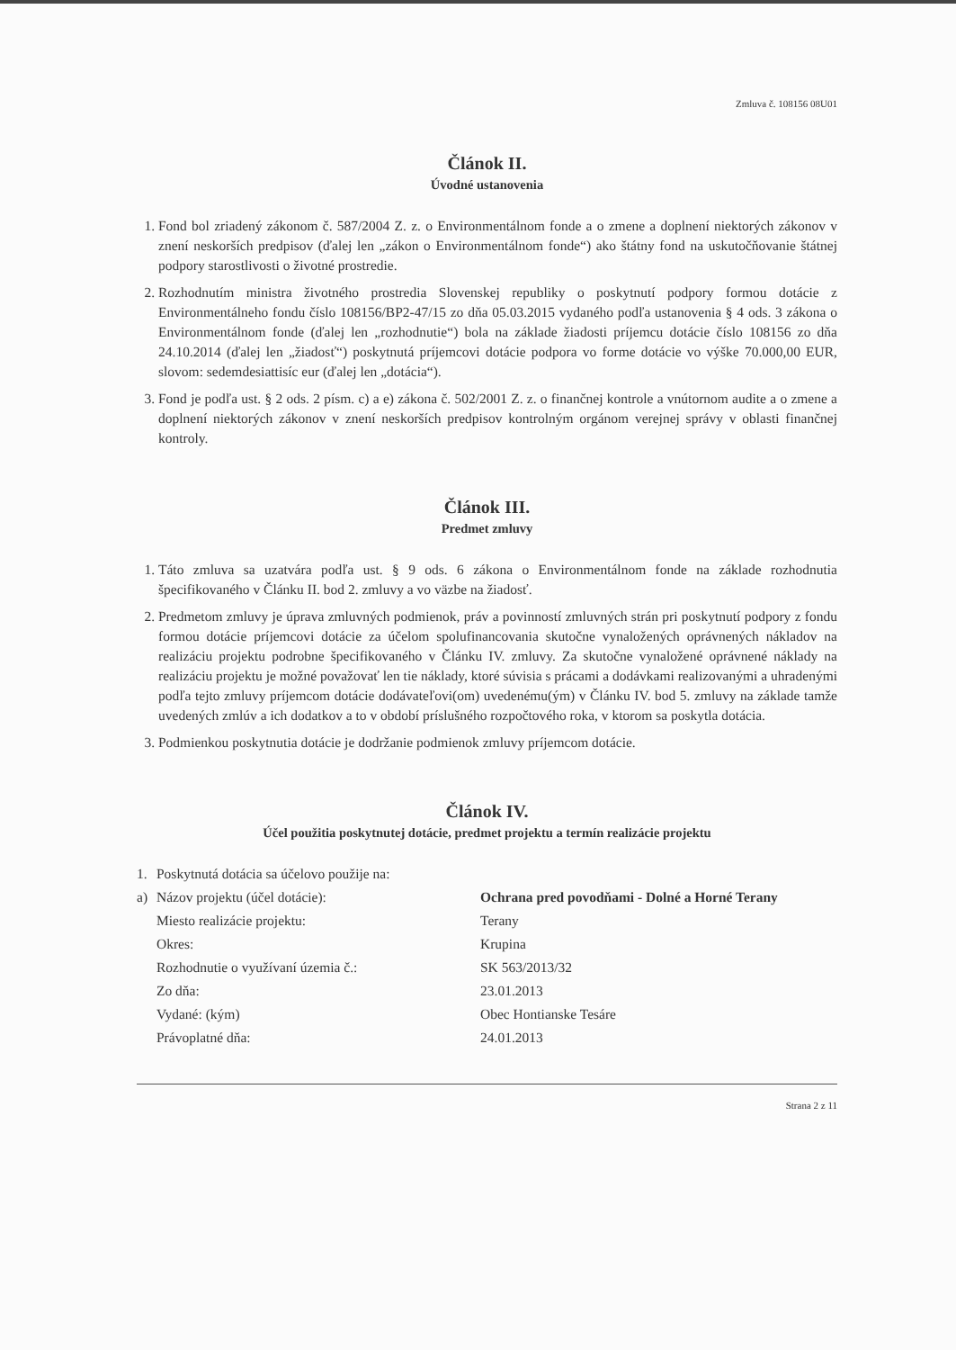Zmluva č. 108156 08U01
Článok II.
Úvodné ustanovenia
1. Fond bol zriadený zákonom č. 587/2004 Z. z. o Environmentálnom fonde a o zmene a doplnení niektorých zákonov v znení neskorších predpisov (ďalej len „zákon o Environmentálnom fonde“) ako štátny fond na uskutočňovanie štátnej podpory starostlivosti o životné prostredie.
2. Rozhodnutím ministra životného prostredia Slovenskej republiky o poskytnutí podpory formou dotácie z Environmentálneho fondu číslo 108156/BP2-47/15 zo dňa 05.03.2015 vydaného podľa ustanovenia § 4 ods. 3 zákona o Environmentálnom fonde (ďalej len „rozhodnutie“) bola na základe žiadosti príjemcu dotácie číslo 108156 zo dňa 24.10.2014 (ďalej len „žiadosť“) poskytnutá príjemcovi dotácie podpora vo forme dotácie vo výške 70.000,00 EUR, slovom: sedemdesiattisíc eur (ďalej len „dotácia“).
3. Fond je podľa ust. § 2 ods. 2 písm. c) a e) zákona č. 502/2001 Z. z. o finančnej kontrole a vnútornom audite a o zmene a doplnení niektorých zákonov v znení neskorších predpisov kontrolným orgánom verejnej správy v oblasti finančnej kontroly.
Článok III.
Predmet zmluvy
1. Táto zmluva sa uzatvára podľa ust. § 9 ods. 6 zákona o Environmentálnom fonde na základe rozhodnutia špecifikovaného v Článku II. bod 2. zmluvy a vo väzbe na žiadosť.
2. Predmetom zmluvy je úprava zmluvných podmienok, práv a povinností zmluvných strán pri poskytnutí podpory z fondu formou dotácie príjemcovi dotácie za účelom spolufinancovania skutočne vynaložených oprávnených nákladov na realizáciu projektu podrobne špecifikovaného v Článku IV. zmluvy. Za skutočne vynaložené oprávnené náklady na realizáciu projektu je možné považovať len tie náklady, ktoré súvisia s prácami a dodávkami realizovanými a uhradenými podľa tejto zmluvy príjemcom dotácie dodávateľovi(om) uvedenému(ým) v Článku IV. bod 5. zmluvy na základe tamže uvedených zmlúv a ich dodatkov a to v období príslušného rozpočtového roka, v ktorom sa poskytla dotácia.
3. Podmienkou poskytnutia dotácie je dodržanie podmienok zmluvy príjemcom dotácie.
Článok IV.
Účel použitia poskytnutej dotácie, predmet projektu a termín realizácie projektu
1.
Poskytnutá dotácia sa účelovo použije na:
a)
Názov projektu (účel dotácie):
Ochrana pred povodňami - Dolné a Horné Terany
Miesto realizácie projektu:
Terany
Okres:
Krupina
Rozhodnutie o využívaní územia č.:
SK 563/2013/32
Zo dňa:
23.01.2013
Vydané: (kým)
Obec Hontianske Tesáre
Právoplatné dňa:
24.01.2013
Strana 2 z 11